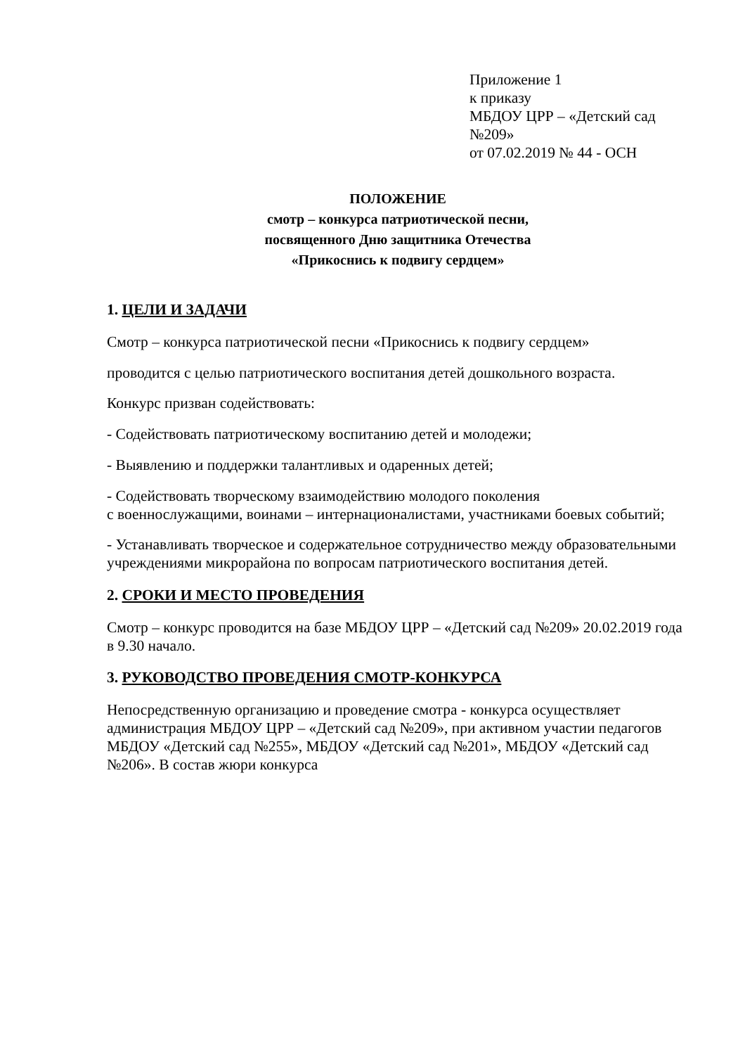Приложение 1
к приказу
МБДОУ ЦРР – «Детский сад №209»
от 07.02.2019 № 44 - ОСН
ПОЛОЖЕНИЕ
смотр – конкурса патриотической песни,
посвященного Дню защитника Отечества
«Прикоснись к подвигу сердцем»
1. ЦЕЛИ И ЗАДАЧИ
Смотр – конкурса патриотической песни «Прикоснись к подвигу сердцем»
проводится с целью патриотического воспитания детей дошкольного возраста.
Конкурс призван содействовать:
- Содействовать патриотическому воспитанию детей и молодежи;
- Выявлению и поддержки талантливых и одаренных детей;
- Содействовать творческому взаимодействию молодого поколения
с военнослужащими, воинами – интернационалистами, участниками боевых событий;
- Устанавливать творческое и содержательное сотрудничество между образовательными учреждениями микрорайона по вопросам патриотического воспитания детей.
2. СРОКИ И МЕСТО ПРОВЕДЕНИЯ
Смотр – конкурс проводится на базе МБДОУ ЦРР – «Детский сад №209» 20.02.2019 года в 9.30 начало.
3. РУКОВОДСТВО ПРОВЕДЕНИЯ СМОТР-КОНКУРСА
Непосредственную организацию и проведение смотра - конкурса осуществляет администрация МБДОУ ЦРР – «Детский сад №209», при активном участии педагогов МБДОУ «Детский сад №255», МБДОУ «Детский сад №201», МБДОУ «Детский сад №206». В состав жюри конкурса